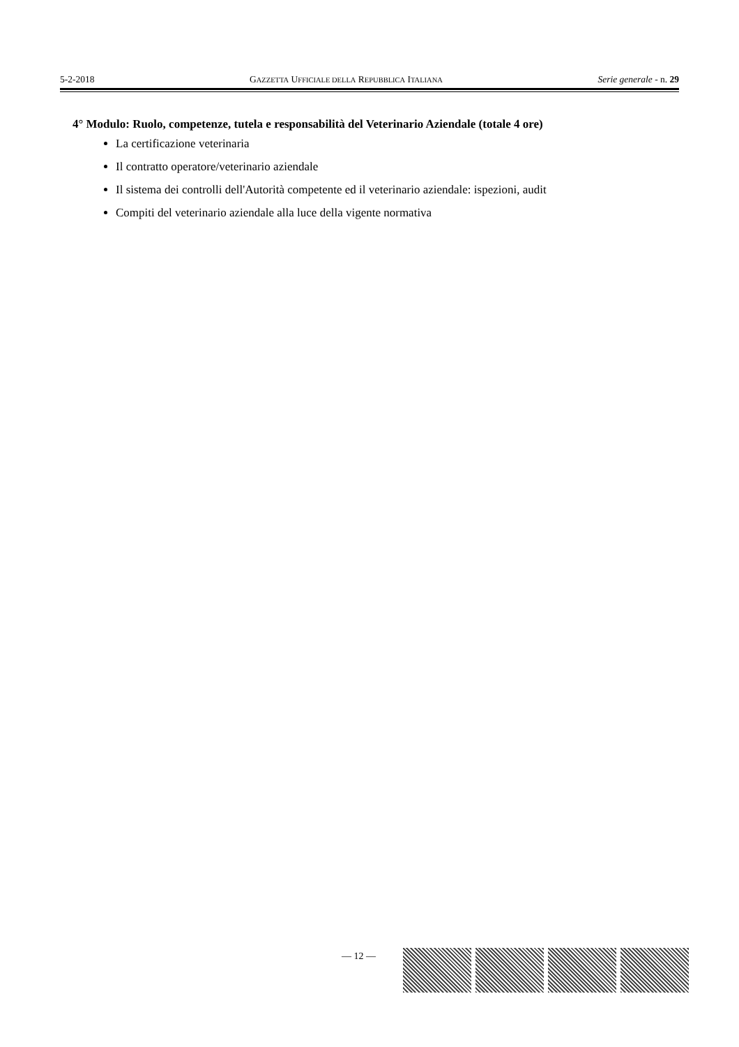5-2-2018 GAZZETTA UFFICIALE DELLA REPUBBLICA ITALIANA Serie generale - n. 29
4° Modulo: Ruolo, competenze, tutela e responsabilità del Veterinario Aziendale (totale 4 ore)
La certificazione veterinaria
Il contratto operatore/veterinario aziendale
Il sistema dei controlli dell'Autorità competente ed il veterinario aziendale: ispezioni, audit
Compiti del veterinario aziendale alla luce della vigente normativa
— 12 —